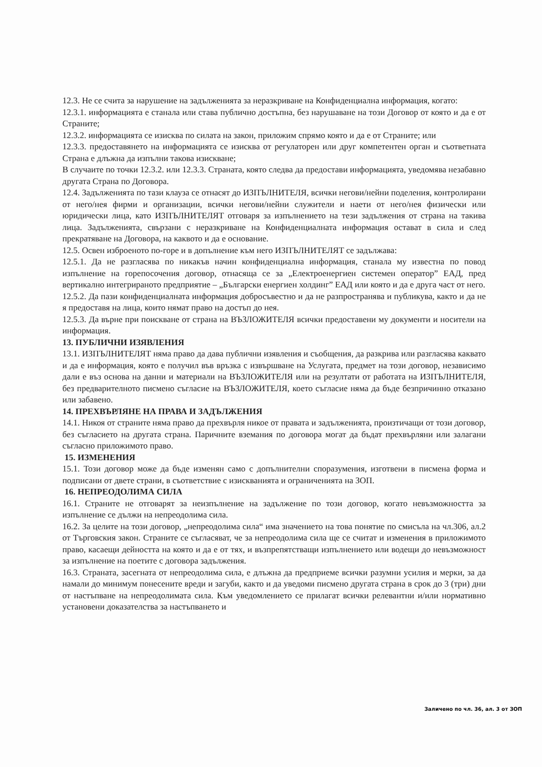12.3. Не се счита за нарушение на задълженията за неразкриване на Конфиденциална информация, когато:
12.3.1. информацията е станала или става публично достъпна, без нарушаване на този Договор от която и да е от Страните;
12.3.2. информацията се изисква по силата на закон, приложим спрямо която и да е от Страните; или
12.3.3. предоставянето на информацията се изисква от регулаторен или друг компетентен орган и съответната Страна е длъжна да изпълни такова изискване;
В случаите по точки 12.3.2. или 12.3.3. Страната, която следва да предостави информацията, уведомява незабавно другата Страна по Договора.
12.4. Задълженията по тази клауза се отнасят до ИЗПЪЛНИТЕЛЯ, всички негови/нейни поделения, контролирани от него/нея фирми и организации, всички негови/нейни служители и наети от него/нея физически или юридически лица, като ИЗПЪЛНИТЕЛЯТ отговаря за изпълнението на тези задължения от страна на такива лица. Задълженията, свързани с неразкриване на Конфиденциалната информация остават в сила и след прекратяване на Договора, на каквото и да е основание.
12.5. Освен изброеното по-горе и в допълнение към него ИЗПЪЛНИТЕЛЯТ се задължава:
12.5.1. Да не разгласява по никакъв начин конфиденциална информация, станала му известна по повод изпълнение на горепосочения договор, отнасяща се за „Електроенергиен системен оператор” ЕАД, пред вертикално интегрираното предприятие – „Български енергиен холдинг” ЕАД или която и да е друга част от него.
12.5.2. Да пази конфиденциалната информация добросъвестно и да не разпространява и публикува, както и да не я предоставя на лица, които нямат право на достъп до нея.
12.5.3. Да върне при поискване от страна на ВЪЗЛОЖИТЕЛЯ всички предоставени му документи и носители на информация.
13. ПУБЛИЧНИ ИЗЯВЛЕНИЯ
13.1. ИЗПЪЛНИТЕЛЯТ няма право да дава публични изявления и съобщения, да разкрива или разгласява каквато и да е информация, която е получил във връзка с извършване на Услугата, предмет на този договор, независимо дали е въз основа на данни и материали на ВЪЗЛОЖИТЕЛЯ или на резултати от работата на ИЗПЪЛНИТЕЛЯ, без предварителното писмено съгласие на ВЪЗЛОЖИТЕЛЯ, което съгласие няма да бъде безпричинно отказано или забавено.
14. ПРЕХВЪРЛЯНЕ НА ПРАВА И ЗАДЪЛЖЕНИЯ
14.1. Никоя от страните няма право да прехвърля никое от правата и задълженията, произтичащи от този договор, без съгласието на другата страна. Паричните вземания по договора могат да бъдат прехвърляни или залагани съгласно приложимото право.
15. ИЗМЕНЕНИЯ
15.1. Този договор може да бъде изменян само с допълнителни споразумения, изготвени в писмена форма и подписани от двете страни, в съответствие с изискванията и ограниченията на ЗОП.
16. НЕПРЕОДОЛИМА СИЛА
16.1. Страните не отговарят за неизпълнение на задължение по този договор, когато невъзможността за изпълнение се дължи на непреодолима сила.
16.2. За целите на този договор, „непреодолима сила“ има значението на това понятие по смисъла на чл.306, ал.2 от Търговския закон. Страните се съгласяват, че за непреодолима сила ще се считат и изменения в приложимото право, касаещи дейността на която и да е от тях, и възпрепятстващи изпълнението или водещи до невъзможност за изпълнение на поетите с договора задължения.
16.3. Страната, засегната от непреодолима сила, е длъжна да предприеме всички разумни усилия и мерки, за да намали до минимум понесените вреди и загуби, както и да уведоми писмено другата страна в срок до 3 (три) дни от настъпване на непреодолимата сила. Към уведомлението се прилагат всички релевантни и/или нормативно установени доказателства за настъпването и
Заличено по чл. 36, ал. 3 от ЗОП